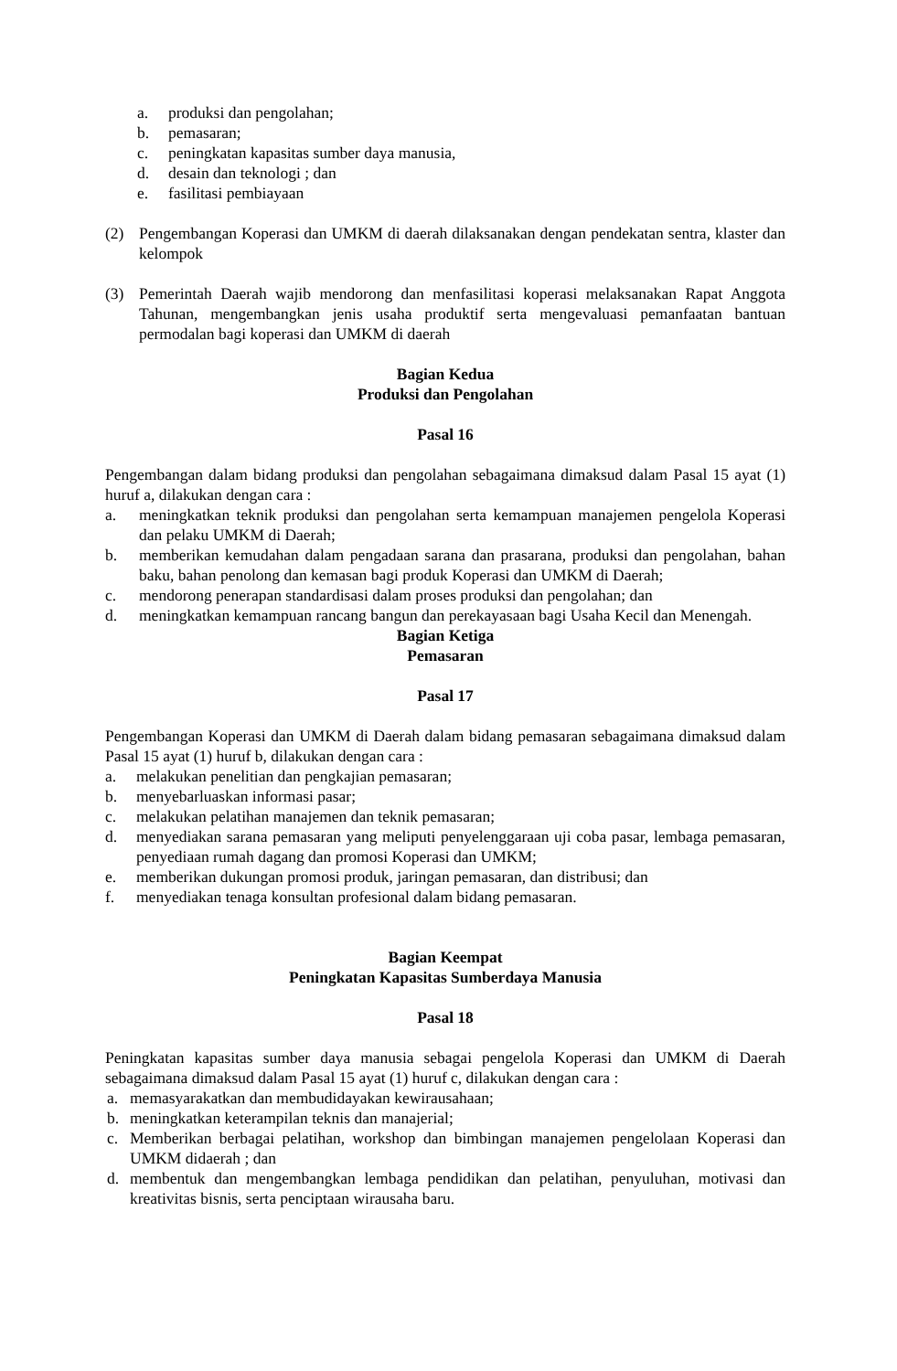a. produksi dan pengolahan;
b. pemasaran;
c. peningkatan kapasitas sumber daya manusia,
d. desain dan teknologi ; dan
e. fasilitasi pembiayaan
(2) Pengembangan Koperasi dan UMKM di daerah dilaksanakan dengan pendekatan sentra, klaster dan kelompok
(3) Pemerintah Daerah wajib mendorong dan menfasilitasi koperasi melaksanakan Rapat Anggota Tahunan, mengembangkan jenis usaha produktif serta mengevaluasi pemanfaatan bantuan permodalan bagi koperasi dan UMKM di daerah
Bagian Kedua
Produksi dan Pengolahan
Pasal 16
Pengembangan dalam bidang produksi dan pengolahan sebagaimana dimaksud dalam Pasal 15 ayat (1) huruf a, dilakukan dengan cara :
a. meningkatkan teknik produksi dan pengolahan serta kemampuan manajemen pengelola Koperasi dan pelaku UMKM di Daerah;
b. memberikan kemudahan dalam pengadaan sarana dan prasarana, produksi dan pengolahan, bahan baku, bahan penolong dan kemasan bagi produk Koperasi dan UMKM di Daerah;
c. mendorong penerapan standardisasi dalam proses produksi dan pengolahan; dan
d. meningkatkan kemampuan rancang bangun dan perekayasaan bagi Usaha Kecil dan Menengah.
Bagian Ketiga
Pemasaran
Pasal 17
Pengembangan Koperasi dan UMKM di Daerah dalam bidang pemasaran sebagaimana dimaksud dalam Pasal 15 ayat (1) huruf b, dilakukan dengan cara :
a. melakukan penelitian dan pengkajian pemasaran;
b. menyebarluaskan informasi pasar;
c. melakukan pelatihan manajemen dan teknik pemasaran;
d. menyediakan sarana pemasaran yang meliputi penyelenggaraan uji coba pasar, lembaga pemasaran, penyediaan rumah dagang dan promosi Koperasi dan UMKM;
e. memberikan dukungan promosi produk, jaringan pemasaran, dan distribusi; dan
f. menyediakan tenaga konsultan profesional dalam bidang pemasaran.
Bagian Keempat
Peningkatan Kapasitas Sumberdaya Manusia
Pasal 18
Peningkatan kapasitas sumber daya manusia sebagai pengelola Koperasi dan UMKM di Daerah sebagaimana dimaksud dalam Pasal 15 ayat (1) huruf c, dilakukan dengan cara :
a. memasyarakatkan dan membudidayakan kewirausahaan;
b. meningkatkan keterampilan teknis dan manajerial;
c. Memberikan berbagai pelatihan, workshop dan bimbingan manajemen pengelolaan Koperasi dan UMKM didaerah ; dan
d. membentuk dan mengembangkan lembaga pendidikan dan pelatihan, penyuluhan, motivasi dan kreativitas bisnis, serta penciptaan wirausaha baru.